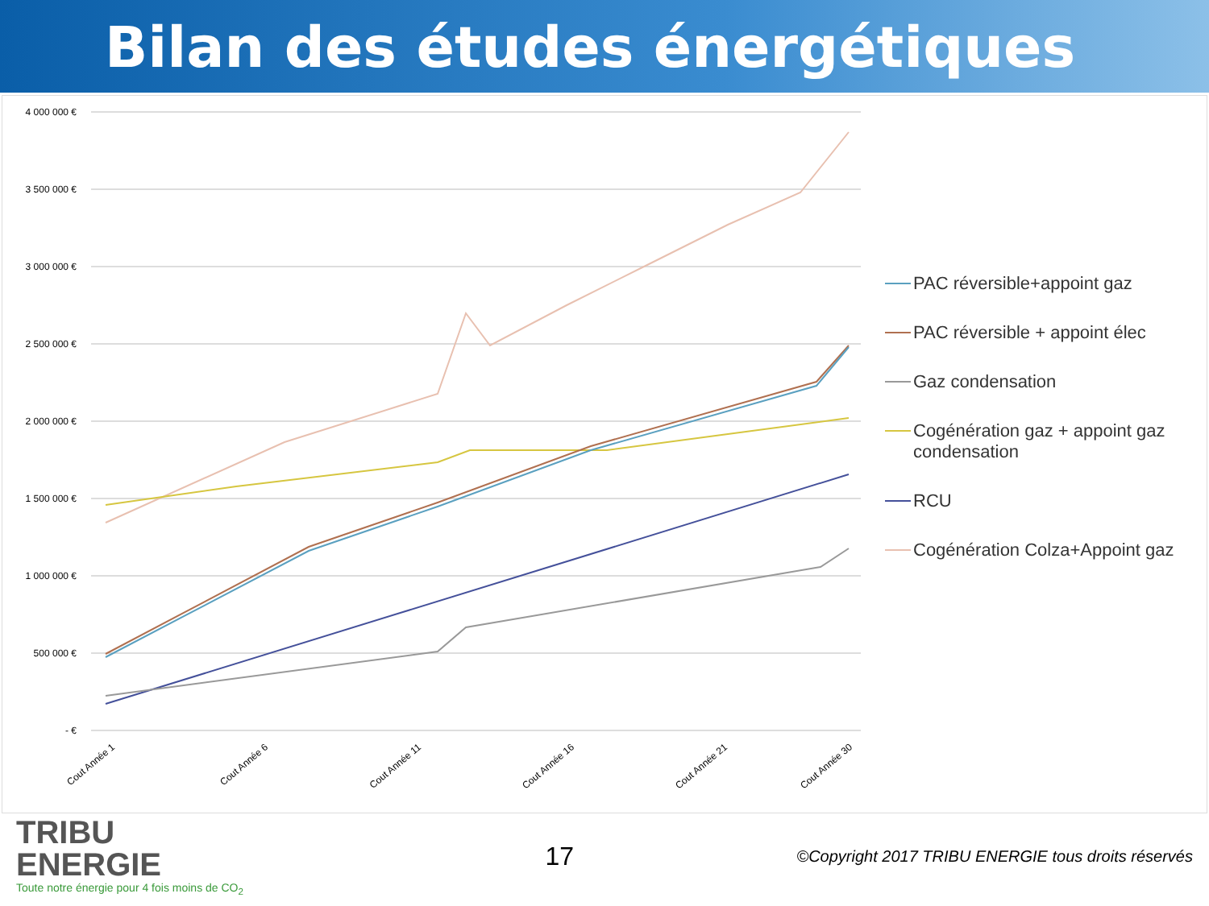Bilan des études énergétiques
4 000 000 €
3 500 000 €
3 000 000 €
2 500 000 €
2 000 000 €
1 500 000 €
1 000 000 €
500 000 €
- €
Cout Année 1
Cout Année 6
Cout Année 11
Cout Année 16
Cout Année 21
Cout Année 30
PAC réversible+appoint gaz
PAC réversible + appoint élec
Gaz condensation
Cogénération gaz + appoint gaz condensation
RCU
Cogénération Colza+Appoint gaz
TRIBU
ENERGIE
Toute notre énergie pour 4 fois moins de CO<sub>2</sub>
17
©Copyright 2017 TRIBU ENERGIE tous droits réservés